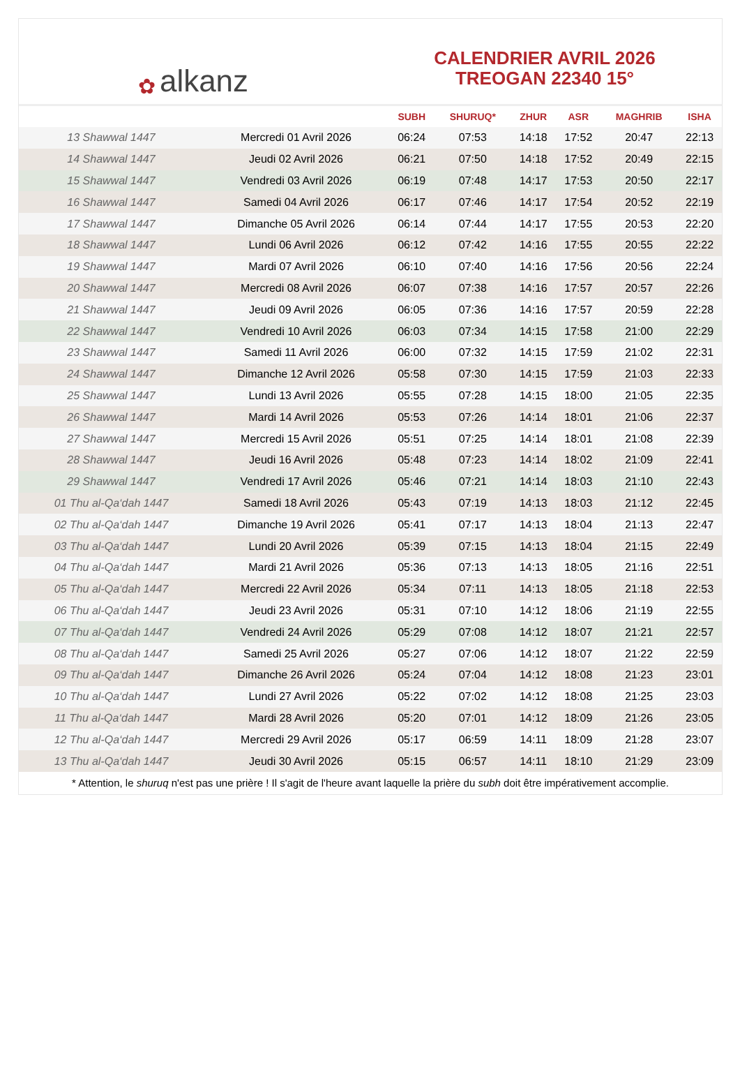✿ alkanz
CALENDRIER AVRIL 2026
TREOGAN 22340 15°
| | | SUBH | SHURUQ* | ZHUR | ASR | MAGHRIB | ISHA |
| --- | --- | --- | --- | --- | --- | --- | --- |
| 13 Shawwal 1447 | Mercredi 01 Avril 2026 | 06:24 | 07:53 | 14:18 | 17:52 | 20:47 | 22:13 |
| 14 Shawwal 1447 | Jeudi 02 Avril 2026 | 06:21 | 07:50 | 14:18 | 17:52 | 20:49 | 22:15 |
| 15 Shawwal 1447 | Vendredi 03 Avril 2026 | 06:19 | 07:48 | 14:17 | 17:53 | 20:50 | 22:17 |
| 16 Shawwal 1447 | Samedi 04 Avril 2026 | 06:17 | 07:46 | 14:17 | 17:54 | 20:52 | 22:19 |
| 17 Shawwal 1447 | Dimanche 05 Avril 2026 | 06:14 | 07:44 | 14:17 | 17:55 | 20:53 | 22:20 |
| 18 Shawwal 1447 | Lundi 06 Avril 2026 | 06:12 | 07:42 | 14:16 | 17:55 | 20:55 | 22:22 |
| 19 Shawwal 1447 | Mardi 07 Avril 2026 | 06:10 | 07:40 | 14:16 | 17:56 | 20:56 | 22:24 |
| 20 Shawwal 1447 | Mercredi 08 Avril 2026 | 06:07 | 07:38 | 14:16 | 17:57 | 20:57 | 22:26 |
| 21 Shawwal 1447 | Jeudi 09 Avril 2026 | 06:05 | 07:36 | 14:16 | 17:57 | 20:59 | 22:28 |
| 22 Shawwal 1447 | Vendredi 10 Avril 2026 | 06:03 | 07:34 | 14:15 | 17:58 | 21:00 | 22:29 |
| 23 Shawwal 1447 | Samedi 11 Avril 2026 | 06:00 | 07:32 | 14:15 | 17:59 | 21:02 | 22:31 |
| 24 Shawwal 1447 | Dimanche 12 Avril 2026 | 05:58 | 07:30 | 14:15 | 17:59 | 21:03 | 22:33 |
| 25 Shawwal 1447 | Lundi 13 Avril 2026 | 05:55 | 07:28 | 14:15 | 18:00 | 21:05 | 22:35 |
| 26 Shawwal 1447 | Mardi 14 Avril 2026 | 05:53 | 07:26 | 14:14 | 18:01 | 21:06 | 22:37 |
| 27 Shawwal 1447 | Mercredi 15 Avril 2026 | 05:51 | 07:25 | 14:14 | 18:01 | 21:08 | 22:39 |
| 28 Shawwal 1447 | Jeudi 16 Avril 2026 | 05:48 | 07:23 | 14:14 | 18:02 | 21:09 | 22:41 |
| 29 Shawwal 1447 | Vendredi 17 Avril 2026 | 05:46 | 07:21 | 14:14 | 18:03 | 21:10 | 22:43 |
| 01 Thu al-Qa‘dah 1447 | Samedi 18 Avril 2026 | 05:43 | 07:19 | 14:13 | 18:03 | 21:12 | 22:45 |
| 02 Thu al-Qa‘dah 1447 | Dimanche 19 Avril 2026 | 05:41 | 07:17 | 14:13 | 18:04 | 21:13 | 22:47 |
| 03 Thu al-Qa‘dah 1447 | Lundi 20 Avril 2026 | 05:39 | 07:15 | 14:13 | 18:04 | 21:15 | 22:49 |
| 04 Thu al-Qa‘dah 1447 | Mardi 21 Avril 2026 | 05:36 | 07:13 | 14:13 | 18:05 | 21:16 | 22:51 |
| 05 Thu al-Qa‘dah 1447 | Mercredi 22 Avril 2026 | 05:34 | 07:11 | 14:13 | 18:05 | 21:18 | 22:53 |
| 06 Thu al-Qa‘dah 1447 | Jeudi 23 Avril 2026 | 05:31 | 07:10 | 14:12 | 18:06 | 21:19 | 22:55 |
| 07 Thu al-Qa‘dah 1447 | Vendredi 24 Avril 2026 | 05:29 | 07:08 | 14:12 | 18:07 | 21:21 | 22:57 |
| 08 Thu al-Qa‘dah 1447 | Samedi 25 Avril 2026 | 05:27 | 07:06 | 14:12 | 18:07 | 21:22 | 22:59 |
| 09 Thu al-Qa‘dah 1447 | Dimanche 26 Avril 2026 | 05:24 | 07:04 | 14:12 | 18:08 | 21:23 | 23:01 |
| 10 Thu al-Qa‘dah 1447 | Lundi 27 Avril 2026 | 05:22 | 07:02 | 14:12 | 18:08 | 21:25 | 23:03 |
| 11 Thu al-Qa‘dah 1447 | Mardi 28 Avril 2026 | 05:20 | 07:01 | 14:12 | 18:09 | 21:26 | 23:05 |
| 12 Thu al-Qa‘dah 1447 | Mercredi 29 Avril 2026 | 05:17 | 06:59 | 14:11 | 18:09 | 21:28 | 23:07 |
| 13 Thu al-Qa‘dah 1447 | Jeudi 30 Avril 2026 | 05:15 | 06:57 | 14:11 | 18:10 | 21:29 | 23:09 |
* Attention, le shuruq n'est pas une prière ! Il s'agit de l'heure avant laquelle la prière du subh doit être impérativement accomplie.